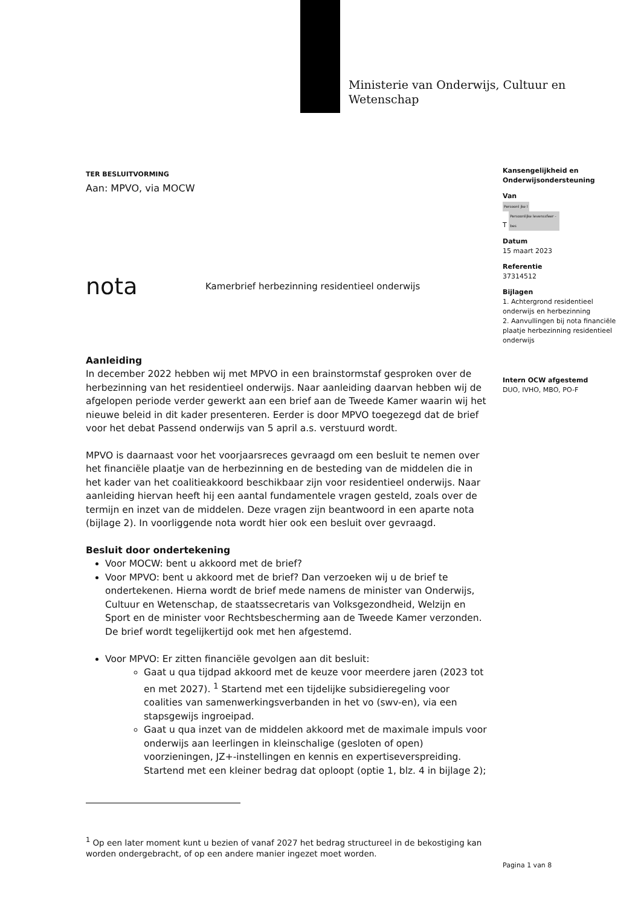Ministerie van Onderwijs, Cultuur en
Wetenschap
Kansengelijkheid en Onderwijsondersteuning
Van
Persoonl jke l
T Persoonlijke levenssfeer - bes
Datum
15 maart 2023
Referentie
37314512
Bijlagen
1. Achtergrond residentieel onderwijs en herbezinning
2. Aanvullingen bij nota financiële plaatje herbezinning residentieel onderwijs
Intern OCW afgestemd
DUO, IVHO, MBO, PO-F
TER BESLUITVORMING
Aan: MPVO, via MOCW
nota Kamerbrief herbezinning residentieel onderwijs
Aanleiding
In december 2022 hebben wij met MPVO in een brainstormstaf gesproken over de herbezinning van het residentieel onderwijs. Naar aanleiding daarvan hebben wij de afgelopen periode verder gewerkt aan een brief aan de Tweede Kamer waarin wij het nieuwe beleid in dit kader presenteren. Eerder is door MPVO toegezegd dat de brief voor het debat Passend onderwijs van 5 april a.s. verstuurd wordt.
MPVO is daarnaast voor het voorjaarsreces gevraagd om een besluit te nemen over het financiële plaatje van de herbezinning en de besteding van de middelen die in het kader van het coalitieakkoord beschikbaar zijn voor residentieel onderwijs. Naar aanleiding hiervan heeft hij een aantal fundamentele vragen gesteld, zoals over de termijn en inzet van de middelen. Deze vragen zijn beantwoord in een aparte nota (bijlage 2). In voorliggende nota wordt hier ook een besluit over gevraagd.
Besluit door ondertekening
Voor MOCW: bent u akkoord met de brief?
Voor MPVO: bent u akkoord met de brief? Dan verzoeken wij u de brief te ondertekenen. Hierna wordt de brief mede namens de minister van Onderwijs, Cultuur en Wetenschap, de staatssecretaris van Volksgezondheid, Welzijn en Sport en de minister voor Rechtsbescherming aan de Tweede Kamer verzonden. De brief wordt tegelijkertijd ook met hen afgestemd.
Voor MPVO: Er zitten financiële gevolgen aan dit besluit:
Gaat u qua tijdpad akkoord met de keuze voor meerdere jaren (2023 tot en met 2027). <sup>1</sup> Startend met een tijdelijke subsidieregeling voor coalities van samenwerkingsverbanden in het vo (swv-en), via een stapsgewijs ingroeipad.
Gaat u qua inzet van de middelen akkoord met de maximale impuls voor onderwijs aan leerlingen in kleinschalige (gesloten of open) voorzieningen, JZ+-instellingen en kennis en expertiseverspreiding. Startend met een kleiner bedrag dat oploopt (optie 1, blz. 4 in bijlage 2);
<sup>1</sup> Op een later moment kunt u bezien of vanaf 2027 het bedrag structureel in de bekostiging kan worden ondergebracht, of op een andere manier ingezet moet worden.
Pagina 1 van 8